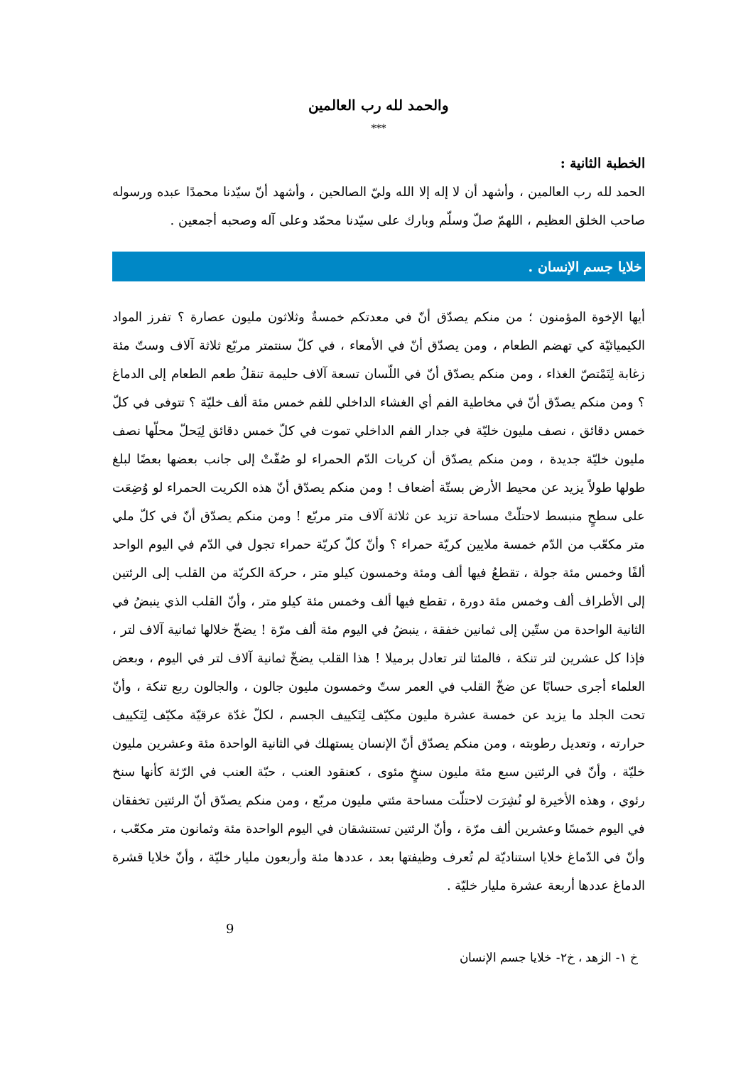والحمد لله رب العالمين
***
الخطبة الثانية :
الحمد لله رب العالمين ، وأشهد أن لا إله إلا الله وليّ الصالحين ، وأشهد أنّ سيّدنا محمدًا عبده ورسوله صاحب الخلق العظيم ، اللهمّ صلّ وسلّم وبارك على سيّدنا محمّد وعلى آله وصحبه أجمعين .
خلايا جسم الإنسان .
أيها الإخوة المؤمنون ؛ من منكم يصدّق أنّ في معدتكم خمسةٌ وثلاثون مليون عصارة ؟ تفرز المواد الكيميائيّة كي تهضم الطعام ، ومن يصدّق أنّ في الأمعاء ، في كلّ سنتمتر مربّع ثلاثة آلاف وستّ مئة زغابة لِتَمْتصّ الغذاء ، ومن منكم يصدّق أنّ في اللّسان تسعة آلاف حليمة تنقلُ طعم الطعام إلى الدماغ ؟ ومن منكم يصدّق أنّ في مخاطية الفم أي الغشاء الداخلي للفم خمس مئة ألف خليّة ؟ تتوفى في كلّ خمس دقائق ، نصف مليون خليّة في جدار الفم الداخلي تموت في كلّ خمس دقائق لِيَحلّ محلّها نصف مليون خليّة جديدة ، ومن منكم يصدّق أن كريات الدّم الحمراء لو صُفّتْ إلى جانب بعضها بعضًا لبلغ طولها طولاً يزيد عن محيط الأرض بستّة أضعاف ! ومن منكم يصدّق أنّ هذه الكريت الحمراء لو وُضِعَت على سطحٍ منبسط لاحتلّتْ مساحة تزيد عن ثلاثة آلاف متر مربّع ! ومن منكم يصدّق أنّ في كلّ ملي متر مكعّب من الدّم خمسة ملايين كريّة حمراء ؟ وأنّ كلّ كريّة حمراء تجول في الدّم في اليوم الواحد ألفًا وخمس مئة جولة ، تقطعُ فيها ألف ومئة وخمسون كيلو متر ، حركة الكريّة من القلب إلى الرئتين إلى الأطراف ألف وخمس مئة دورة ، تقطع فيها ألف وخمس مئة كيلو متر ، وأنّ القلب الذي ينبضُ في الثانية الواحدة من ستّين إلى ثمانين خفقة ، ينبضُ في اليوم مئة ألف مرّة ! يضخّ خلالها ثمانية آلاف لتر ، فإذا كل عشرين لتر تنكة ، فالمئتا لتر تعادل برميلا ! هذا القلب يضخّ ثمانية آلاف لتر في اليوم ، وبعض العلماء أجرى حسابًا عن ضخّ القلب في العمر ستّ وخمسون مليون جالون ، والجالون ربع تنكة ، وأنّ تحت الجلد ما يزيد عن خمسة عشرة مليون مكيّف لِتَكييف الجسم ، لكلّ غدّة عرقيّة مكيّف لِتَكييف حرارته ، وتعديل رطوبته ، ومن منكم يصدّق أنّ الإنسان يستهلك في الثانية الواحدة مئة وعشرين مليون خليّة ، وأنّ في الرئتين سبع مئة مليون سنخٍ مئوى ، كعنقود العنب ، حبّة العنب في الرّئة كأنها سنخ رئوي ، وهذه الأخيرة لو نُشِرَت لاحتلّت مساحة مئتي مليون مربّع ، ومن منكم يصدّق أنّ الرئتين تخفقان في اليوم خمسًا وعشرين ألف مرّة ، وأنّ الرئتين تستنشقان في اليوم الواحدة مئة وثمانون متر مكعّب ، وأنّ في الدّماغ خلايا استناديّة لم تُعرف وظيفتها بعد ، عددها مئة وأربعون مليار خليّة ، وأنّ خلايا قشرة الدماغ عددها أربعة عشرة مليار خليّة .
9
خ ١- الزهد ، خ٢- خلايا جسم الإنسان